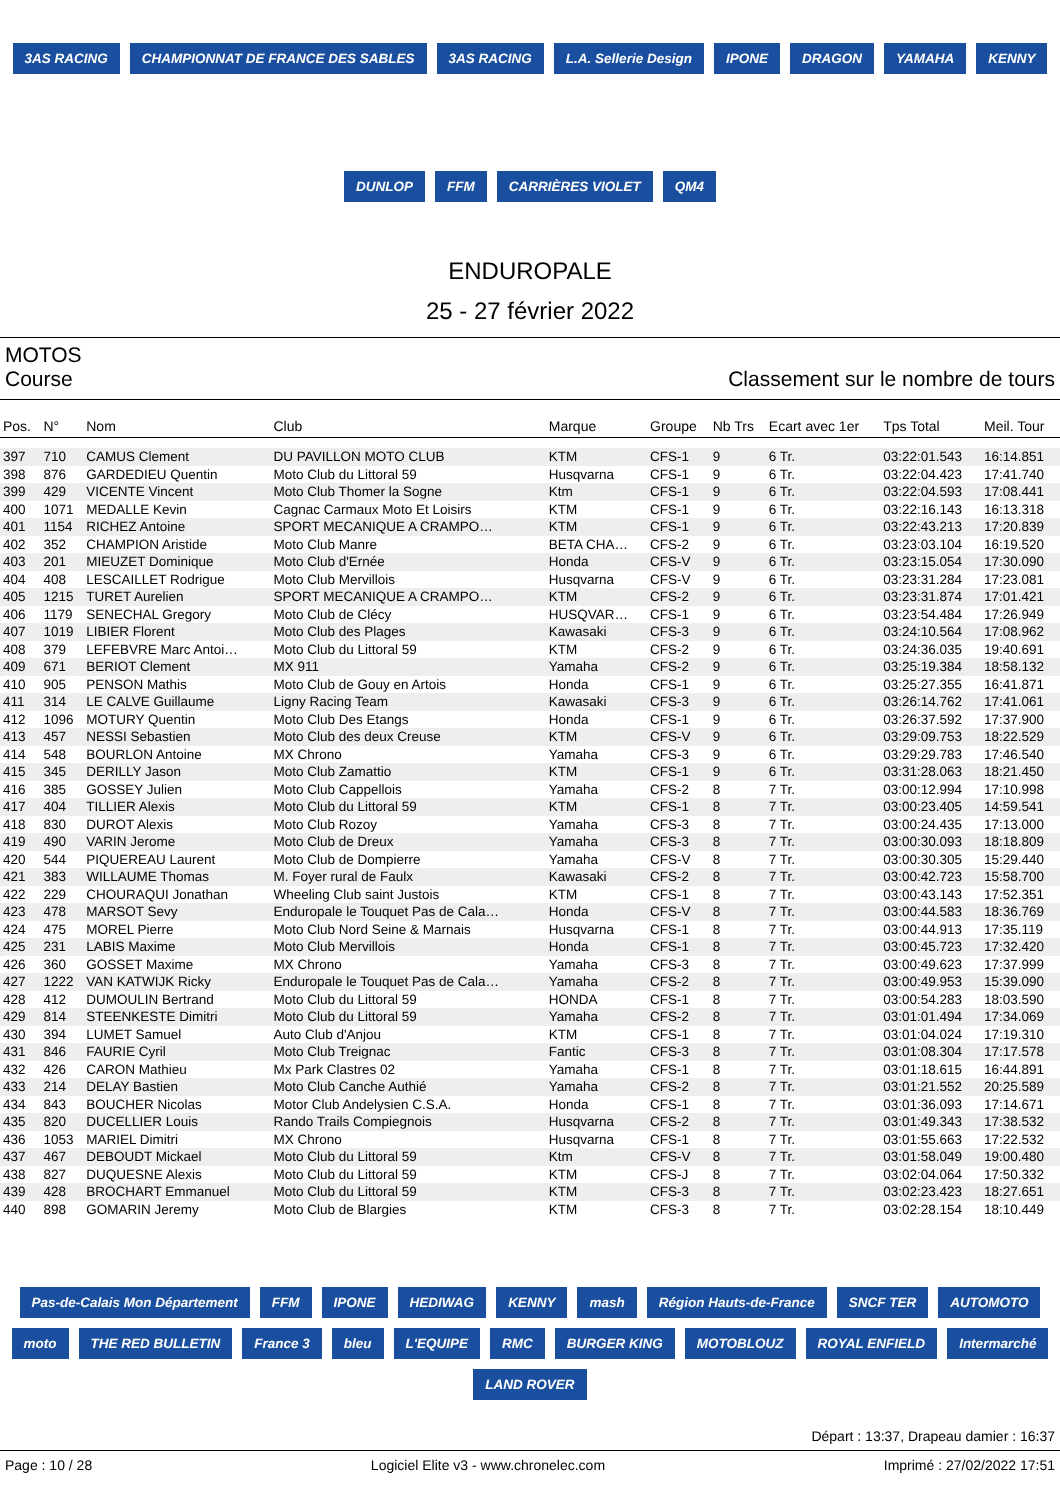3AS RACING CHAMPIONNAT DE FRANCE DES SABLES 3AS RACING L.A. Sellerie Design IPONE DRAGON YAMAHA KENNY DUNLOP FFM CARRIÈRES VIOLET QM4
ENDUROPALE
25 - 27 février 2022
MOTOS
Course Classement sur le nombre de tours
| Pos. | N° | Nom | Club | Marque | Groupe | Nb Trs | Ecart avec 1er | Tps Total | Meil. Tour |
| --- | --- | --- | --- | --- | --- | --- | --- | --- | --- |
| 397 | 710 | CAMUS Clement | DU PAVILLON MOTO CLUB | KTM | CFS-1 | 9 | 6 Tr. | 03:22:01.543 | 16:14.851 |
| 398 | 876 | GARDEDIEU Quentin | Moto Club du Littoral 59 | Husqvarna | CFS-1 | 9 | 6 Tr. | 03:22:04.423 | 17:41.740 |
| 399 | 429 | VICENTE Vincent | Moto Club Thomer la Sogne | Ktm | CFS-1 | 9 | 6 Tr. | 03:22:04.593 | 17:08.441 |
| 400 | 1071 | MEDALLE Kevin | Cagnac Carmaux Moto Et Loisirs | KTM | CFS-1 | 9 | 6 Tr. | 03:22:16.143 | 16:13.318 |
| 401 | 1154 | RICHEZ Antoine | SPORT MECANIQUE A CRAMPO… | KTM | CFS-1 | 9 | 6 Tr. | 03:22:43.213 | 17:20.839 |
| 402 | 352 | CHAMPION Aristide | Moto Club Manre | BETA CHA… | CFS-2 | 9 | 6 Tr. | 03:23:03.104 | 16:19.520 |
| 403 | 201 | MIEUZET Dominique | Moto Club d'Ernée | Honda | CFS-V | 9 | 6 Tr. | 03:23:15.054 | 17:30.090 |
| 404 | 408 | LESCAILLET Rodrigue | Moto Club Mervillois | Husqvarna | CFS-V | 9 | 6 Tr. | 03:23:31.284 | 17:23.081 |
| 405 | 1215 | TURET Aurelien | SPORT MECANIQUE A CRAMPO… | KTM | CFS-2 | 9 | 6 Tr. | 03:23:31.874 | 17:01.421 |
| 406 | 1179 | SENECHAL Gregory | Moto Club de Clécy | HUSQVAR… | CFS-1 | 9 | 6 Tr. | 03:23:54.484 | 17:26.949 |
| 407 | 1019 | LIBIER Florent | Moto Club des Plages | Kawasaki | CFS-3 | 9 | 6 Tr. | 03:24:10.564 | 17:08.962 |
| 408 | 379 | LEFEBVRE Marc Antoi… | Moto Club du Littoral 59 | KTM | CFS-2 | 9 | 6 Tr. | 03:24:36.035 | 19:40.691 |
| 409 | 671 | BERIOT Clement | MX 911 | Yamaha | CFS-2 | 9 | 6 Tr. | 03:25:19.384 | 18:58.132 |
| 410 | 905 | PENSON Mathis | Moto Club de Gouy en Artois | Honda | CFS-1 | 9 | 6 Tr. | 03:25:27.355 | 16:41.871 |
| 411 | 314 | LE CALVE Guillaume | Ligny Racing Team | Kawasaki | CFS-3 | 9 | 6 Tr. | 03:26:14.762 | 17:41.061 |
| 412 | 1096 | MOTURY Quentin | Moto Club Des Etangs | Honda | CFS-1 | 9 | 6 Tr. | 03:26:37.592 | 17:37.900 |
| 413 | 457 | NESSI Sebastien | Moto Club des deux Creuse | KTM | CFS-V | 9 | 6 Tr. | 03:29:09.753 | 18:22.529 |
| 414 | 548 | BOURLON Antoine | MX Chrono | Yamaha | CFS-3 | 9 | 6 Tr. | 03:29:29.783 | 17:46.540 |
| 415 | 345 | DERILLY Jason | Moto Club Zamattio | KTM | CFS-1 | 9 | 6 Tr. | 03:31:28.063 | 18:21.450 |
| 416 | 385 | GOSSEY Julien | Moto Club Cappellois | Yamaha | CFS-2 | 8 | 7 Tr. | 03:00:12.994 | 17:10.998 |
| 417 | 404 | TILLIER Alexis | Moto Club du Littoral 59 | KTM | CFS-1 | 8 | 7 Tr. | 03:00:23.405 | 14:59.541 |
| 418 | 830 | DUROT Alexis | Moto Club Rozoy | Yamaha | CFS-3 | 8 | 7 Tr. | 03:00:24.435 | 17:13.000 |
| 419 | 490 | VARIN Jerome | Moto Club de Dreux | Yamaha | CFS-3 | 8 | 7 Tr. | 03:00:30.093 | 18:18.809 |
| 420 | 544 | PIQUEREAU Laurent | Moto Club de Dompierre | Yamaha | CFS-V | 8 | 7 Tr. | 03:00:30.305 | 15:29.440 |
| 421 | 383 | WILLAUME Thomas | M. Foyer rural de Faulx | Kawasaki | CFS-2 | 8 | 7 Tr. | 03:00:42.723 | 15:58.700 |
| 422 | 229 | CHOURAQUI Jonathan | Wheeling Club saint Justois | KTM | CFS-1 | 8 | 7 Tr. | 03:00:43.143 | 17:52.351 |
| 423 | 478 | MARSOT Sevy | Enduropale le Touquet Pas de Cala… | Honda | CFS-V | 8 | 7 Tr. | 03:00:44.583 | 18:36.769 |
| 424 | 475 | MOREL Pierre | Moto Club Nord Seine & Marnais | Husqvarna | CFS-1 | 8 | 7 Tr. | 03:00:44.913 | 17:35.119 |
| 425 | 231 | LABIS Maxime | Moto Club Mervillois | Honda | CFS-1 | 8 | 7 Tr. | 03:00:45.723 | 17:32.420 |
| 426 | 360 | GOSSET Maxime | MX Chrono | Yamaha | CFS-3 | 8 | 7 Tr. | 03:00:49.623 | 17:37.999 |
| 427 | 1222 | VAN KATWIJK Ricky | Enduropale le Touquet Pas de Cala… | Yamaha | CFS-2 | 8 | 7 Tr. | 03:00:49.953 | 15:39.090 |
| 428 | 412 | DUMOULIN Bertrand | Moto Club du Littoral 59 | HONDA | CFS-1 | 8 | 7 Tr. | 03:00:54.283 | 18:03.590 |
| 429 | 814 | STEENKESTE Dimitri | Moto Club du Littoral 59 | Yamaha | CFS-2 | 8 | 7 Tr. | 03:01:01.494 | 17:34.069 |
| 430 | 394 | LUMET Samuel | Auto Club d'Anjou | KTM | CFS-1 | 8 | 7 Tr. | 03:01:04.024 | 17:19.310 |
| 431 | 846 | FAURIE Cyril | Moto Club Treignac | Fantic | CFS-3 | 8 | 7 Tr. | 03:01:08.304 | 17:17.578 |
| 432 | 426 | CARON Mathieu | Mx Park Clastres 02 | Yamaha | CFS-1 | 8 | 7 Tr. | 03:01:18.615 | 16:44.891 |
| 433 | 214 | DELAY Bastien | Moto Club Canche Authié | Yamaha | CFS-2 | 8 | 7 Tr. | 03:01:21.552 | 20:25.589 |
| 434 | 843 | BOUCHER Nicolas | Motor Club Andelysien C.S.A. | Honda | CFS-1 | 8 | 7 Tr. | 03:01:36.093 | 17:14.671 |
| 435 | 820 | DUCELLIER Louis | Rando Trails Compiegnois | Husqvarna | CFS-2 | 8 | 7 Tr. | 03:01:49.343 | 17:38.532 |
| 436 | 1053 | MARIEL Dimitri | MX Chrono | Husqvarna | CFS-1 | 8 | 7 Tr. | 03:01:55.663 | 17:22.532 |
| 437 | 467 | DEBOUDT Mickael | Moto Club du Littoral 59 | Ktm | CFS-V | 8 | 7 Tr. | 03:01:58.049 | 19:00.480 |
| 438 | 827 | DUQUESNE Alexis | Moto Club du Littoral 59 | KTM | CFS-J | 8 | 7 Tr. | 03:02:04.064 | 17:50.332 |
| 439 | 428 | BROCHART Emmanuel | Moto Club du Littoral 59 | KTM | CFS-3 | 8 | 7 Tr. | 03:02:23.423 | 18:27.651 |
| 440 | 898 | GOMARIN Jeremy | Moto Club de Blargies | KTM | CFS-3 | 8 | 7 Tr. | 03:02:28.154 | 18:10.449 |
Pas-de-Calais Mon Département FFM IPONE HEDIWAG KENNY mash Région Hauts-de-France SNCF TER AUTOMOTO moto THE RED BULLETIN France 3 bleu L'EQUIPE RMC BURGER KING MOTOBLOUZ ROYAL ENFIELD Intermarché LAND ROVER
Départ : 13:37, Drapeau damier : 16:37
Page : 10 / 28 Logiciel Elite v3 - www.chronelec.com Imprimé : 27/02/2022 17:51